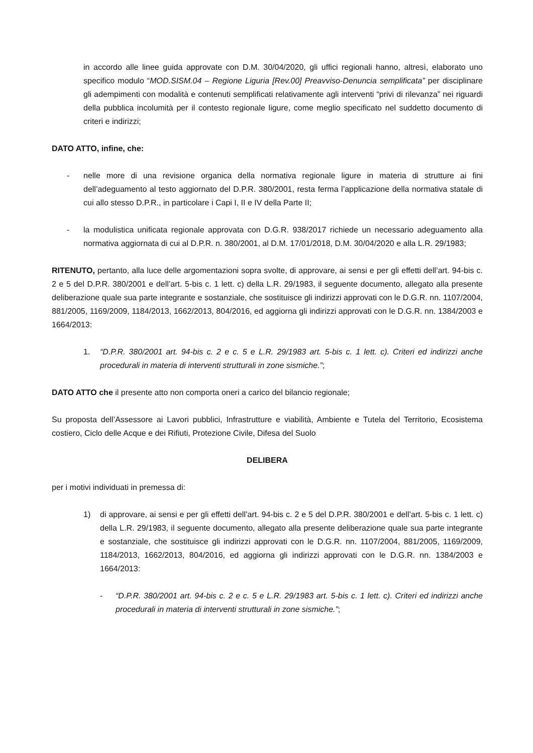in accordo alle linee guida approvate con D.M. 30/04/2020, gli uffici regionali hanno, altresì, elaborato uno specifico modulo “MOD.SISM.04 – Regione Liguria [Rev.00] Preavviso-Denuncia semplificata” per disciplinare gli adempimenti con modalità e contenuti semplificati relativamente agli interventi “privi di rilevanza” nei riguardi della pubblica incolumità per il contesto regionale ligure, come meglio specificato nel suddetto documento di criteri e indirizzi;
DATO ATTO, infine, che:
- nelle more di una revisione organica della normativa regionale ligure in materia di strutture ai fini dell’adeguamento al testo aggiornato del D.P.R. 380/2001, resta ferma l’applicazione della normativa statale di cui allo stesso D.P.R., in particolare i Capi I, II e IV della Parte II;
- la modulistica unificata regionale approvata con D.G.R. 938/2017 richiede un necessario adeguamento alla normativa aggiornata di cui al D.P.R. n. 380/2001, al D.M. 17/01/2018, D.M. 30/04/2020 e alla L.R. 29/1983;
RITENUTO, pertanto, alla luce delle argomentazioni sopra svolte, di approvare, ai sensi e per gli effetti dell’art. 94-bis c. 2 e 5 del D.P.R. 380/2001 e dell’art. 5-bis c. 1 lett. c) della L.R. 29/1983, il seguente documento, allegato alla presente deliberazione quale sua parte integrante e sostanziale, che sostituisce gli indirizzi approvati con le D.G.R. nn. 1107/2004, 881/2005, 1169/2009, 1184/2013, 1662/2013, 804/2016, ed aggiorna gli indirizzi approvati con le D.G.R. nn. 1384/2003 e 1664/2013:
1. “D.P.R. 380/2001 art. 94-bis c. 2 e c. 5 e L.R. 29/1983 art. 5-bis c. 1 lett. c). Criteri ed indirizzi anche procedurali in materia di interventi strutturali in zone sismiche.”;
DATO ATTO che il presente atto non comporta oneri a carico del bilancio regionale;
Su proposta dell’Assessore ai Lavori pubblici, Infrastrutture e viabilità, Ambiente e Tutela del Territorio, Ecosistema costiero, Ciclo delle Acque e dei Rifiuti, Protezione Civile, Difesa del Suolo
DELIBERA
per i motivi individuati in premessa di:
1) di approvare, ai sensi e per gli effetti dell’art. 94-bis c. 2 e 5 del D.P.R. 380/2001 e dell’art. 5-bis c. 1 lett. c) della L.R. 29/1983, il seguente documento, allegato alla presente deliberazione quale sua parte integrante e sostanziale, che sostituisce gli indirizzi approvati con le D.G.R. nn. 1107/2004, 881/2005, 1169/2009, 1184/2013, 1662/2013, 804/2016, ed aggiorna gli indirizzi approvati con le D.G.R. nn. 1384/2003 e 1664/2013:
- “D.P.R. 380/2001 art. 94-bis c. 2 e c. 5 e L.R. 29/1983 art. 5-bis c. 1 lett. c). Criteri ed indirizzi anche procedurali in materia di interventi strutturali in zone sismiche.”;